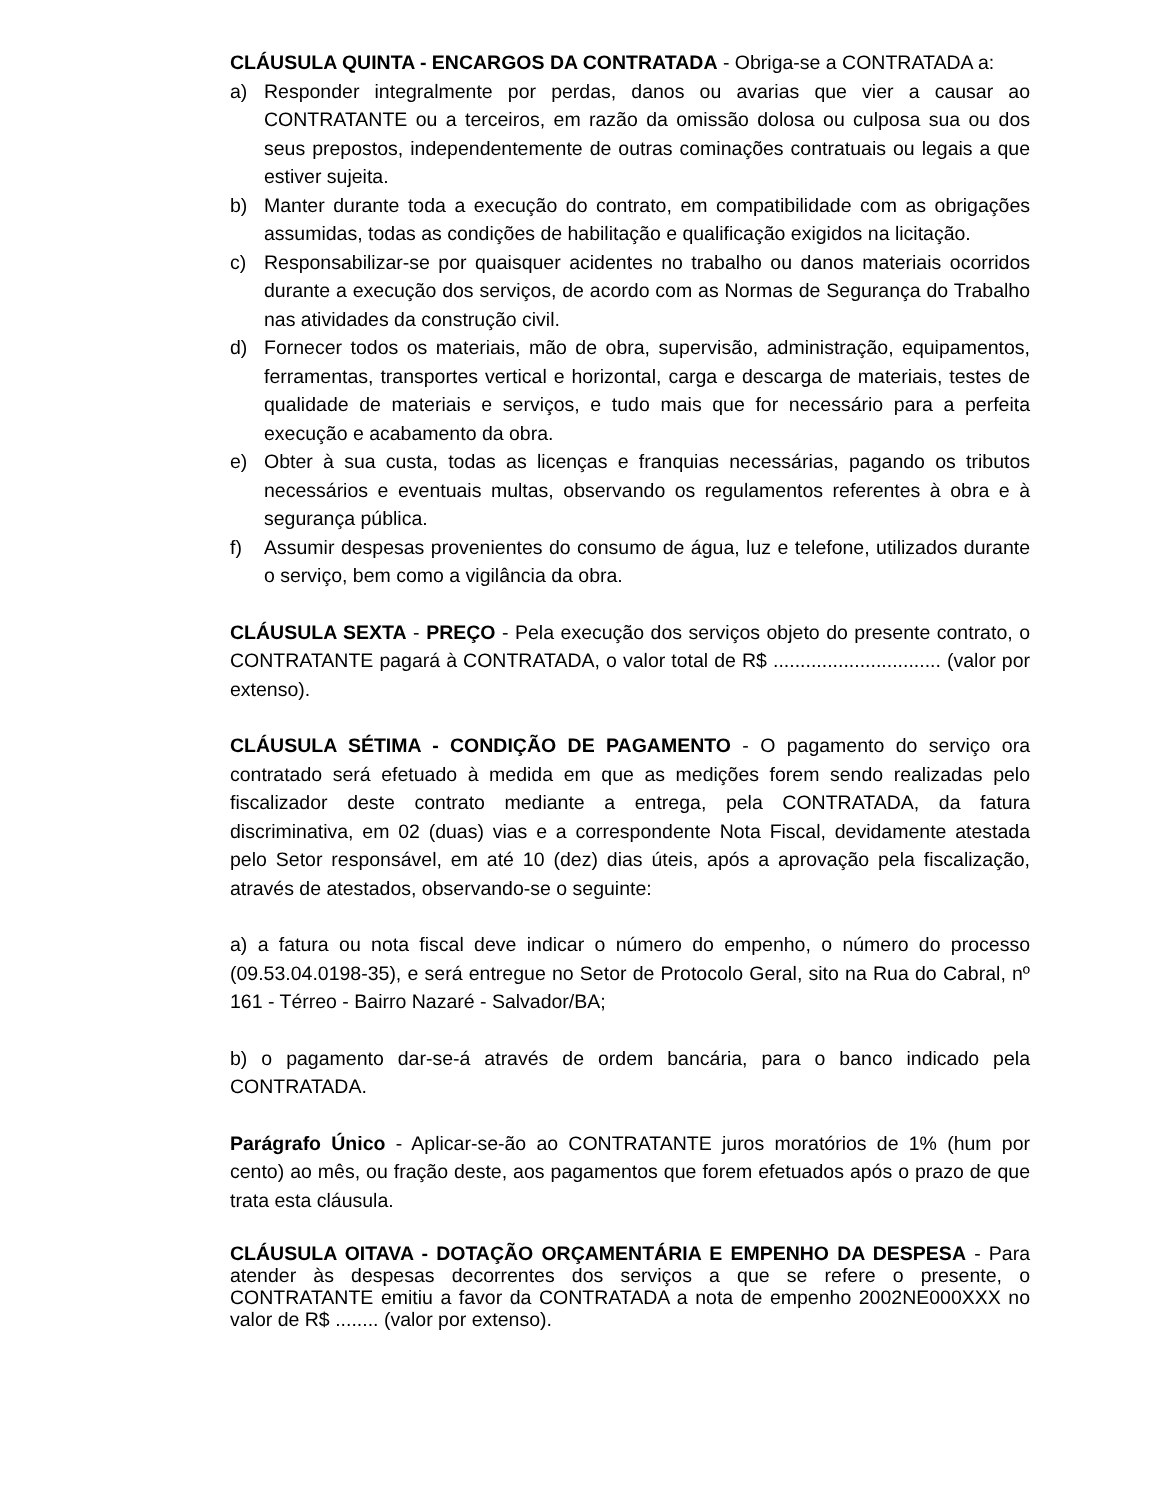CLÁUSULA QUINTA - ENCARGOS DA CONTRATADA - Obriga-se a CONTRATADA a:
a) Responder integralmente por perdas, danos ou avarias que vier a causar ao CONTRATANTE ou a terceiros, em razão da omissão dolosa ou culposa sua ou dos seus prepostos, independentemente de outras cominações contratuais ou legais a que estiver sujeita.
b) Manter durante toda a execução do contrato, em compatibilidade com as obrigações assumidas, todas as condições de habilitação e qualificação exigidos na licitação.
c) Responsabilizar-se por quaisquer acidentes no trabalho ou danos materiais ocorridos durante a execução dos serviços, de acordo com as Normas de Segurança do Trabalho nas atividades da construção civil.
d) Fornecer todos os materiais, mão de obra, supervisão, administração, equipamentos, ferramentas, transportes vertical e horizontal, carga e descarga de materiais, testes de qualidade de materiais e serviços, e tudo mais que for necessário para a perfeita execução e acabamento da obra.
e) Obter à sua custa, todas as licenças e franquias necessárias, pagando os tributos necessários e eventuais multas, observando os regulamentos referentes à obra e à segurança pública.
f) Assumir despesas provenientes do consumo de água, luz e telefone, utilizados durante o serviço, bem como a vigilância da obra.
CLÁUSULA SEXTA - PREÇO - Pela execução dos serviços objeto do presente contrato, o CONTRATANTE pagará à CONTRATADA, o valor total de R$ ............................... (valor por extenso).
CLÁUSULA SÉTIMA - CONDIÇÃO DE PAGAMENTO - O pagamento do serviço ora contratado será efetuado à medida em que as medições forem sendo realizadas pelo fiscalizador deste contrato mediante a entrega, pela CONTRATADA, da fatura discriminativa, em 02 (duas) vias e a correspondente Nota Fiscal, devidamente atestada pelo Setor responsável, em até 10 (dez) dias úteis, após a aprovação pela fiscalização, através de atestados, observando-se o seguinte:
a) a fatura ou nota fiscal deve indicar o número do empenho, o número do processo (09.53.04.0198-35), e será entregue no Setor de Protocolo Geral, sito na Rua do Cabral, nº 161 - Térreo - Bairro Nazaré - Salvador/BA;
b) o pagamento dar-se-á através de ordem bancária, para o banco indicado pela CONTRATADA.
Parágrafo Único - Aplicar-se-ão ao CONTRATANTE juros moratórios de 1% (hum por cento) ao mês, ou fração deste, aos pagamentos que forem efetuados após o prazo de que trata esta cláusula.
CLÁUSULA OITAVA - DOTAÇÃO ORÇAMENTÁRIA E EMPENHO DA DESPESA - Para atender às despesas decorrentes dos serviços a que se refere o presente, o CONTRATANTE emitiu a favor da CONTRATADA a nota de empenho 2002NE000XXX no valor de R$ ........ (valor por extenso).